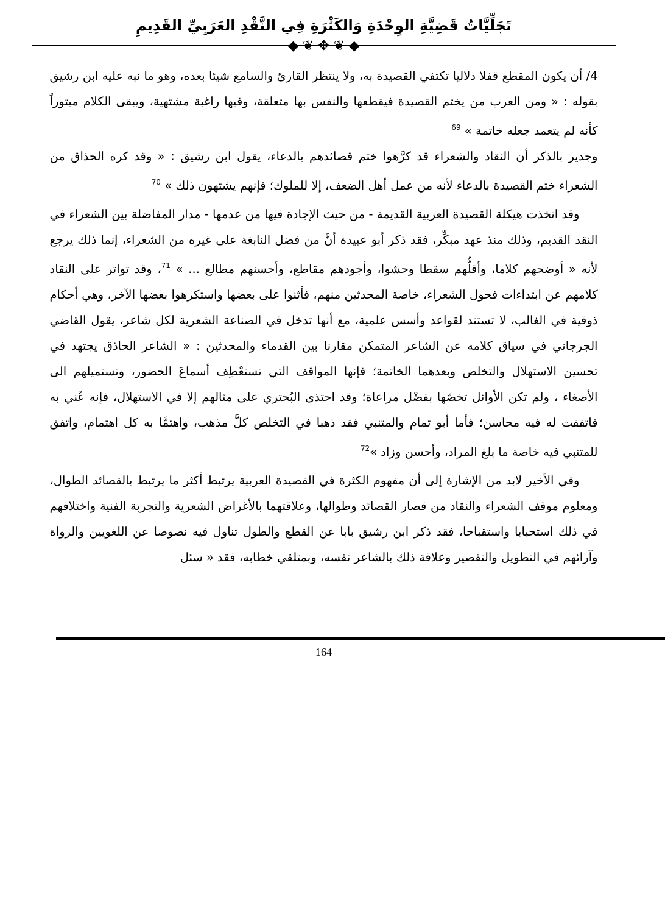تَجَلِّيَّاتُ قَضِيَّةِ الوِحْدَةِ وَالكَثْرَةِ فِي النَّقْدِ العَرَبِيِّ القَدِيمِ
◆ ❦ ✥ ❦ ◆
4/ أن يكون المقطع قفلا دلاليا تكتفي القصيدة به، ولا ينتظر القارئ والسامع شيئا بعده، وهو ما نبه عليه ابن رشيق بقوله : « ومن العرب من يختم القصيدة فيقطعها والنفس بها متعلقة، وفيها راغبة مشتهية، ويبقى الكلام مبتوراً كأنه لم يتعمد جعله خاتمة » <sup>69</sup>
وجدير بالذكر أن النقاد والشعراء قد كرَّهوا ختم قصائدهم بالدعاء، يقول ابن رشيق : « وقد كره الحذاق من الشعراء ختم القصيدة بالدعاء لأنه من عمل أهل الضعف، إلا للملوك؛ فإنهم يشتهون ذلك » <sup>70</sup>
وقد اتخذت هيكلة القصيدة العربية القديمة - من حيث الإجادة فيها من عدمها - مدار المفاضلة بين الشعراء في النقد القديم، وذلك منذ عهد مبكِّر، فقد ذكر أبو عبيدة أنَّ من فضل النابغة على غيره من الشعراء، إنما ذلك يرجع لأنه « أوضحهم كلاما، وأقلُّهم سقطا وحشوا، وأجودهم مقاطع، وأحسنهم مطالع ... » <sup>71</sup>، وقد تواتر على النقاد كلامهم عن ابتداءات فحول الشعراء، خاصة المحدثين منهم، فأثنوا على بعضها واستكرهوا بعضها الآخر، وهي أحكام ذوقية في الغالب، لا تستند لقواعد وأسس علمية، مع أنها تدخل في الصناعة الشعرية لكل شاعر، يقول القاضي الجرجاني في سياق كلامه عن الشاعر المتمكن مقارنا بين القدماء والمحدثين : « الشاعر الحاذق يجتهد في تحسين الاستهلال والتخلص وبعدهما الخاتمة؛ فإنها المواقف التي تستعْطِف أسماعَ الحضور، وتستميلهم الى الأصغاء ، ولم تكن الأوائل تخصّها بفضْل مراعاة؛ وقد احتذى البُحتري على مثالهم إلا في الاستهلال، فإنه عُني به فاتفقت له فيه محاسن؛ فأما أبو تمام والمتنبي فقد ذهبا في التخلص كلَّ مذهب، واهتمَّا به كل اهتمام، واتفق للمتنبي فيه خاصة ما بلغ المراد، وأحسن وزاد »<sup>72</sup>
وفي الأخير لابد من الإشارة إلى أن مفهوم الكثرة في القصيدة العربية يرتبط أكثر ما يرتبط بالقصائد الطوال، ومعلوم موقف الشعراء والنقاد من قصار القصائد وطوالها، وعلاقتهما بالأغراض الشعرية والتجربة الفنية واختلافهم في ذلك استحبابا واستقباحا، فقد ذكر ابن رشيق بابا عن القطع والطول تناول فيه نصوصا عن اللغويين والرواة وآرائهم في التطويل والتقصير وعلاقة ذلك بالشاعر نفسه، وبمتلقي خطابه، فقد « سئل
164